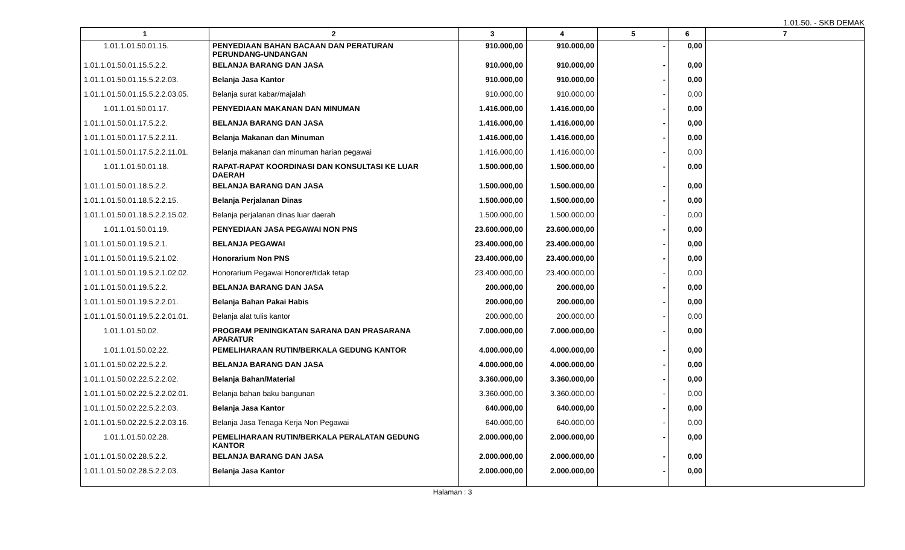1.01.50. - SKB DEMAK
| 1 | 2 | 3 | 4 | 5 | 6 | 7 |
| --- | --- | --- | --- | --- | --- | --- |
| 1.01.1.01.50.01.15. | PENYEDIAAN BAHAN BACAAN DAN PERATURAN PERUNDANG-UNDANGAN | 910.000,00 | 910.000,00 | - | 0,00 | |
| 1.01.1.01.50.01.15.5.2.2. | BELANJA BARANG DAN JASA | 910.000,00 | 910.000,00 | - | 0,00 | |
| 1.01.1.01.50.01.15.5.2.2.03. | Belanja Jasa Kantor | 910.000,00 | 910.000,00 | - | 0,00 | |
| 1.01.1.01.50.01.15.5.2.2.03.05. | Belanja surat kabar/majalah | 910.000,00 | 910.000,00 | - | 0,00 | |
| 1.01.1.01.50.01.17. | PENYEDIAAN MAKANAN DAN MINUMAN | 1.416.000,00 | 1.416.000,00 | - | 0,00 | |
| 1.01.1.01.50.01.17.5.2.2. | BELANJA BARANG DAN JASA | 1.416.000,00 | 1.416.000,00 | - | 0,00 | |
| 1.01.1.01.50.01.17.5.2.2.11. | Belanja Makanan dan Minuman | 1.416.000,00 | 1.416.000,00 | - | 0,00 | |
| 1.01.1.01.50.01.17.5.2.2.11.01. | Belanja makanan dan minuman harian pegawai | 1.416.000,00 | 1.416.000,00 | - | 0,00 | |
| 1.01.1.01.50.01.18. | RAPAT-RAPAT KOORDINASI DAN KONSULTASI KE LUAR DAERAH | 1.500.000,00 | 1.500.000,00 | - | 0,00 | |
| 1.01.1.01.50.01.18.5.2.2. | BELANJA BARANG DAN JASA | 1.500.000,00 | 1.500.000,00 | - | 0,00 | |
| 1.01.1.01.50.01.18.5.2.2.15. | Belanja Perjalanan Dinas | 1.500.000,00 | 1.500.000,00 | - | 0,00 | |
| 1.01.1.01.50.01.18.5.2.2.15.02. | Belanja perjalanan dinas luar daerah | 1.500.000,00 | 1.500.000,00 | - | 0,00 | |
| 1.01.1.01.50.01.19. | PENYEDIAAN JASA PEGAWAI NON PNS | 23.600.000,00 | 23.600.000,00 | - | 0,00 | |
| 1.01.1.01.50.01.19.5.2.1. | BELANJA PEGAWAI | 23.400.000,00 | 23.400.000,00 | - | 0,00 | |
| 1.01.1.01.50.01.19.5.2.1.02. | Honorarium Non PNS | 23.400.000,00 | 23.400.000,00 | - | 0,00 | |
| 1.01.1.01.50.01.19.5.2.1.02.02. | Honorarium Pegawai Honorer/tidak tetap | 23.400.000,00 | 23.400.000,00 | - | 0,00 | |
| 1.01.1.01.50.01.19.5.2.2. | BELANJA BARANG DAN JASA | 200.000,00 | 200.000,00 | - | 0,00 | |
| 1.01.1.01.50.01.19.5.2.2.01. | Belanja Bahan Pakai Habis | 200.000,00 | 200.000,00 | - | 0,00 | |
| 1.01.1.01.50.01.19.5.2.2.01.01. | Belanja alat tulis kantor | 200.000,00 | 200.000,00 | - | 0,00 | |
| 1.01.1.01.50.02. | PROGRAM PENINGKATAN SARANA DAN PRASARANA APARATUR | 7.000.000,00 | 7.000.000,00 | - | 0,00 | |
| 1.01.1.01.50.02.22. | PEMELIHARAAN RUTIN/BERKALA GEDUNG KANTOR | 4.000.000,00 | 4.000.000,00 | - | 0,00 | |
| 1.01.1.01.50.02.22.5.2.2. | BELANJA BARANG DAN JASA | 4.000.000,00 | 4.000.000,00 | - | 0,00 | |
| 1.01.1.01.50.02.22.5.2.2.02. | Belanja Bahan/Material | 3.360.000,00 | 3.360.000,00 | - | 0,00 | |
| 1.01.1.01.50.02.22.5.2.2.02.01. | Belanja bahan baku bangunan | 3.360.000,00 | 3.360.000,00 | - | 0,00 | |
| 1.01.1.01.50.02.22.5.2.2.03. | Belanja Jasa Kantor | 640.000,00 | 640.000,00 | - | 0,00 | |
| 1.01.1.01.50.02.22.5.2.2.03.16. | Belanja Jasa Tenaga Kerja Non Pegawai | 640.000,00 | 640.000,00 | - | 0,00 | |
| 1.01.1.01.50.02.28. | PEMELIHARAAN RUTIN/BERKALA PERALATAN GEDUNG KANTOR | 2.000.000,00 | 2.000.000,00 | - | 0,00 | |
| 1.01.1.01.50.02.28.5.2.2. | BELANJA BARANG DAN JASA | 2.000.000,00 | 2.000.000,00 | - | 0,00 | |
| 1.01.1.01.50.02.28.5.2.2.03. | Belanja Jasa Kantor | 2.000.000,00 | 2.000.000,00 | - | 0,00 | |
Halaman : 3